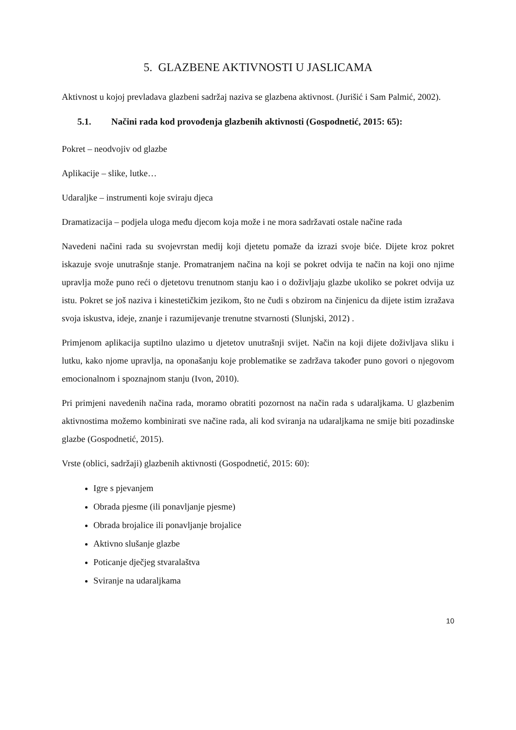5. GLAZBENE AKTIVNOSTI U JASLICAMA
Aktivnost u kojoj prevladava glazbeni sadržaj naziva se glazbena aktivnost. (Jurišić i Sam Palmić, 2002).
5.1. Načini rada kod provođenja glazbenih aktivnosti (Gospodnetić, 2015: 65):
Pokret – neodvojiv od glazbe
Aplikacije – slike, lutke…
Udaraljke – instrumenti koje sviraju djeca
Dramatizacija – podjela uloga među djecom koja može i ne mora sadržavati ostale načine rada
Navedeni načini rada su svojevrstan medij koji djetetu pomaže da izrazi svoje biće. Dijete kroz pokret iskazuje svoje unutrašnje stanje. Promatranjem načina na koji se pokret odvija te način na koji ono njime upravlja može puno reći o djetetovu trenutnom stanju kao i o doživljaju glazbe ukoliko se pokret odvija uz istu. Pokret se još naziva i kinestetičkim jezikom, što ne čudi s obzirom na činjenicu da dijete istim izražava svoja iskustva, ideje, znanje i razumijevanje trenutne stvarnosti (Slunjski, 2012) .
Primjenom aplikacija suptilno ulazimo u djetetov unutrašnji svijet. Način na koji dijete doživljava sliku i lutku, kako njome upravlja, na oponašanju koje problematike se zadržava također puno govori o njegovom emocionalnom i spoznajnom stanju (Ivon, 2010).
Pri primjeni navedenih načina rada, moramo obratiti pozornost na način rada s udaraljkama. U glazbenim aktivnostima možemo kombinirati sve načine rada, ali kod sviranja na udaraljkama ne smije biti pozadinske glazbe (Gospodnetić, 2015).
Vrste (oblici, sadržaji) glazbenih aktivnosti (Gospodnetić, 2015: 60):
Igre s pjevanjem
Obrada pjesme (ili ponavljanje pjesme)
Obrada brojalice ili ponavljanje brojalice
Aktivno slušanje glazbe
Poticanje dječjeg stvaralaštva
Sviranje na udaraljkama
10